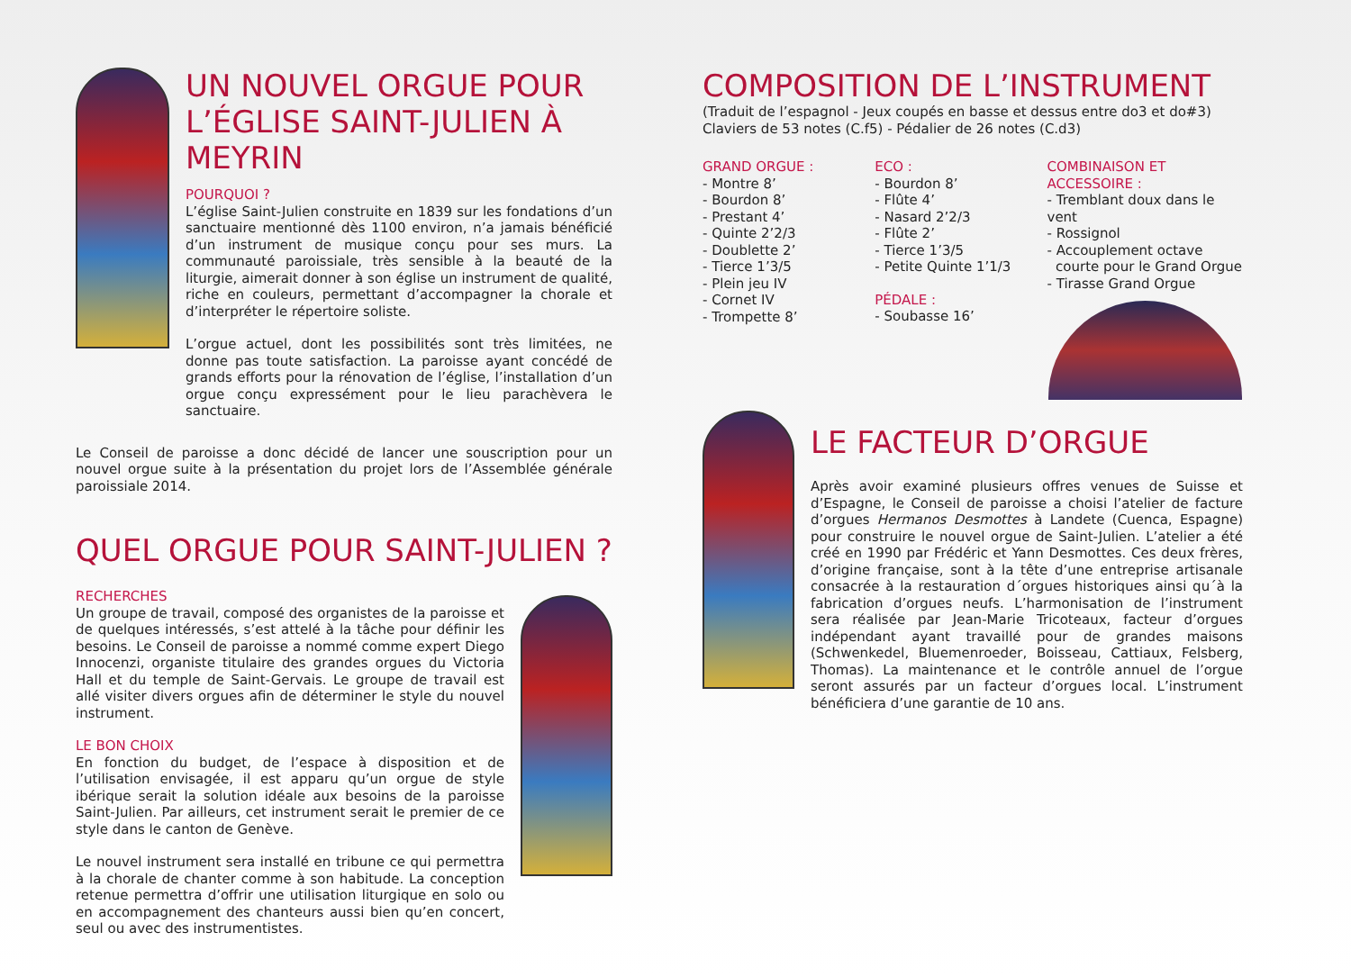UN NOUVEL ORGUE POUR L’ÉGLISE SAINT-JULIEN À MEYRIN
POURQUOI ?
L’église Saint-Julien construite en 1839 sur les fondations d’un sanctuaire mentionné dès 1100 environ, n’a jamais bénéficié d’un instrument de musique conçu pour ses murs. La communauté paroissiale, très sensible à la beauté de la liturgie, aimerait donner à son église un instrument de qualité, riche en couleurs, permettant d’accompagner la chorale et d’interpréter le répertoire soliste.
L’orgue actuel, dont les possibilités sont très limitées, ne donne pas toute satisfaction. La paroisse ayant concédé de grands efforts pour la rénovation de l’église, l’installation d’un orgue conçu expressément pour le lieu parachèvera le sanctuaire.
Le Conseil de paroisse a donc décidé de lancer une souscription pour un nouvel orgue suite à la présentation du projet lors de l’Assemblée générale paroissiale 2014.
QUEL ORGUE POUR SAINT-JULIEN ?
RECHERCHES
Un groupe de travail, composé des organistes de la paroisse et de quelques intéressés, s’est attelé à la tâche pour définir les besoins. Le Conseil de paroisse a nommé comme expert Diego Innocenzi, organiste titulaire des grandes orgues du Victoria Hall et du temple de Saint-Gervais. Le groupe de travail est allé visiter divers orgues afin de déterminer le style du nouvel instrument.
LE BON CHOIX
En fonction du budget, de l’espace à disposition et de l’utilisation envisagée, il est apparu qu’un orgue de style ibérique serait la solution idéale aux besoins de la paroisse Saint-Julien. Par ailleurs, cet instrument serait le premier de ce style dans le canton de Genève.
Le nouvel instrument sera installé en tribune ce qui permettra à la chorale de chanter comme à son habitude. La conception retenue permettra d’offrir une utilisation liturgique en solo ou en accompagnement des chanteurs aussi bien qu’en concert, seul ou avec des instrumentistes.
COMPOSITION DE L’INSTRUMENT
(Traduit de l’espagnol - Jeux coupés en basse et dessus entre do3 et do#3)
Claviers de 53 notes (C.f5) - Pédalier de 26 notes (C.d3)
GRAND ORGUE :
- Montre 8’
- Bourdon 8’
- Prestant 4’
- Quinte 2’2/3
- Doublette 2’
- Tierce 1’3/5
- Plein jeu IV
- Cornet IV
- Trompette 8’
ECO :
- Bourdon 8’
- Flûte 4’
- Nasard 2’2/3
- Flûte 2’
- Tierce 1’3/5
- Petite Quinte 1’1/3
PÉDALE :
- Soubasse 16’
COMBINAISON ET ACCESSOIRE :
- Tremblant doux dans le vent
- Rossignol
- Accouplement octave
courte pour le Grand Orgue
- Tirasse Grand Orgue
LE FACTEUR D’ORGUE
Après avoir examiné plusieurs offres venues de Suisse et d’Espagne, le Conseil de paroisse a choisi l’atelier de facture d’orgues Hermanos Desmottes à Landete (Cuenca, Espagne) pour construire le nouvel orgue de Saint-Julien. L’atelier a été créé en 1990 par Frédéric et Yann Desmottes. Ces deux frères, d’origine française, sont à la tête d’une entreprise artisanale consacrée à la restauration d´orgues historiques ainsi qu´à la fabrication d’orgues neufs. L’harmonisation de l’instrument sera réalisée par Jean-Marie Tricoteaux, facteur d’orgues indépendant ayant travaillé pour de grandes maisons (Schwenkedel, Bluemenroeder, Boisseau, Cattiaux, Felsberg, Thomas). La maintenance et le contrôle annuel de l’orgue seront assurés par un facteur d’orgues local. L’instrument bénéficiera d’une garantie de 10 ans.